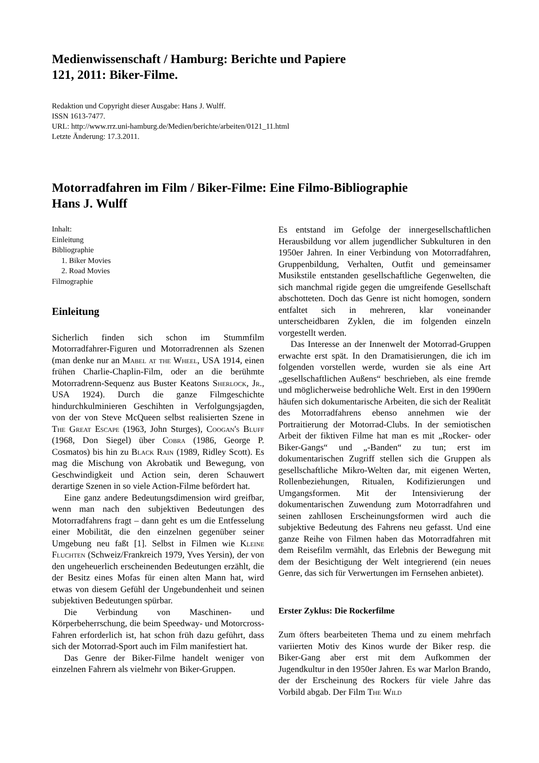Medienwissenschaft / Hamburg: Berichte und Papiere
121, 2011: Biker-Filme.
Redaktion und Copyright dieser Ausgabe: Hans J. Wulff.
ISSN 1613-7477.
URL: http://www.rrz.uni-hamburg.de/Medien/berichte/arbeiten/0121_11.html
Letzte Änderung: 17.3.2011.
Motorradfahren im Film / Biker-Filme: Eine Filmo-Bibliographie
Hans J. Wulff
Inhalt:
Einleitung
Bibliographie
1. Biker Movies
2. Road Movies
Filmographie
Einleitung
Sicherlich finden sich schon im Stummfilm Motorradfahrer-Figuren und Motorradrennen als Szenen (man denke nur an Mabel at the Wheel, USA 1914, einen frühen Charlie-Chaplin-Film, oder an die berühmte Motorradrenn-Sequenz aus Buster Keatons Sherlock, Jr., USA 1924). Durch die ganze Filmgeschichte hindurchkulminieren Geschihten in Verfolgungsjagden, von der von Steve McQueen selbst realisierten Szene in The Great Escape (1963, John Sturges), Coogan's Bluff (1968, Don Siegel) über Cobra (1986, George P. Cosmatos) bis hin zu Black Rain (1989, Ridley Scott). Es mag die Mischung von Akrobatik und Bewegung, von Geschwindigkeit und Action sein, deren Schauwert derartige Szenen in so viele Action-Filme befördert hat.
Eine ganz andere Bedeutungsdimension wird greifbar, wenn man nach den subjektiven Bedeutungen des Motorradfahrens fragt – dann geht es um die Entfesselung einer Mobilität, die den einzelnen gegenüber seiner Umgebung neu faßt [1]. Selbst in Filmen wie Kleine Fluchten (Schweiz/Frankreich 1979, Yves Yersin), der von den ungeheuerlich erscheinenden Bedeutungen erzählt, die der Besitz eines Mofas für einen alten Mann hat, wird etwas von diesem Gefühl der Ungebundenheit und seinen subjektiven Bedeutungen spürbar.
Die Verbindung von Maschinen- und Körperbeherrschung, die beim Speedway- und Motorcross-Fahren erforderlich ist, hat schon früh dazu geführt, dass sich der Motorrad-Sport auch im Film manifestiert hat.
Das Genre der Biker-Filme handelt weniger von einzelnen Fahrern als vielmehr von Biker-Gruppen.
Es entstand im Gefolge der innergesellschaftlichen Herausbildung vor allem jugendlicher Subkulturen in den 1950er Jahren. In einer Verbindung von Motorradfahren, Gruppenbildung, Verhalten, Outfit und gemeinsamer Musikstile entstanden gesellschaftliche Gegenwelten, die sich manchmal rigide gegen die umgreifende Gesellschaft abschotteten. Doch das Genre ist nicht homogen, sondern entfaltet sich in mehreren, klar voneinander unterscheidbaren Zyklen, die im folgenden einzeln vorgestellt werden.
Das Interesse an der Innenwelt der Motorrad-Gruppen erwachte erst spät. In den Dramatisierungen, die ich im folgenden vorstellen werde, wurden sie als eine Art „gesellschaftlichen Außens“ beschrieben, als eine fremde und möglicherweise bedrohliche Welt. Erst in den 1990ern häufen sich dokumentarische Arbeiten, die sich der Realität des Motorradfahrens ebenso annehmen wie der Portraitierung der Motorrad-Clubs. In der semiotischen Arbeit der fiktiven Filme hat man es mit „Rocker- oder Biker-Gangs“ und „-Banden“ zu tun; erst im dokumentarischen Zugriff stellen sich die Gruppen als gesellschaftliche Mikro-Welten dar, mit eigenen Werten, Rollenbeziehungen, Ritualen, Kodifizierungen und Umgangsformen. Mit der Intensivierung der dokumentarischen Zuwendung zum Motorradfahren und seinen zahllosen Erscheinungsformen wird auch die subjektive Bedeutung des Fahrens neu gefasst. Und eine ganze Reihe von Filmen haben das Motorradfahren mit dem Reisefilm vermählt, das Erlebnis der Bewegung mit dem der Besichtigung der Welt integrierend (ein neues Genre, das sich für Verwertungen im Fernsehen anbietet).
Erster Zyklus: Die Rockerfilme
Zum öfters bearbeiteten Thema und zu einem mehrfach variierten Motiv des Kinos wurde der Biker resp. die Biker-Gang aber erst mit dem Aufkommen der Jugendkultur in den 1950er Jahren. Es war Marlon Brando, der der Erscheinung des Rockers für viele Jahre das Vorbild abgab. Der Film The Wild